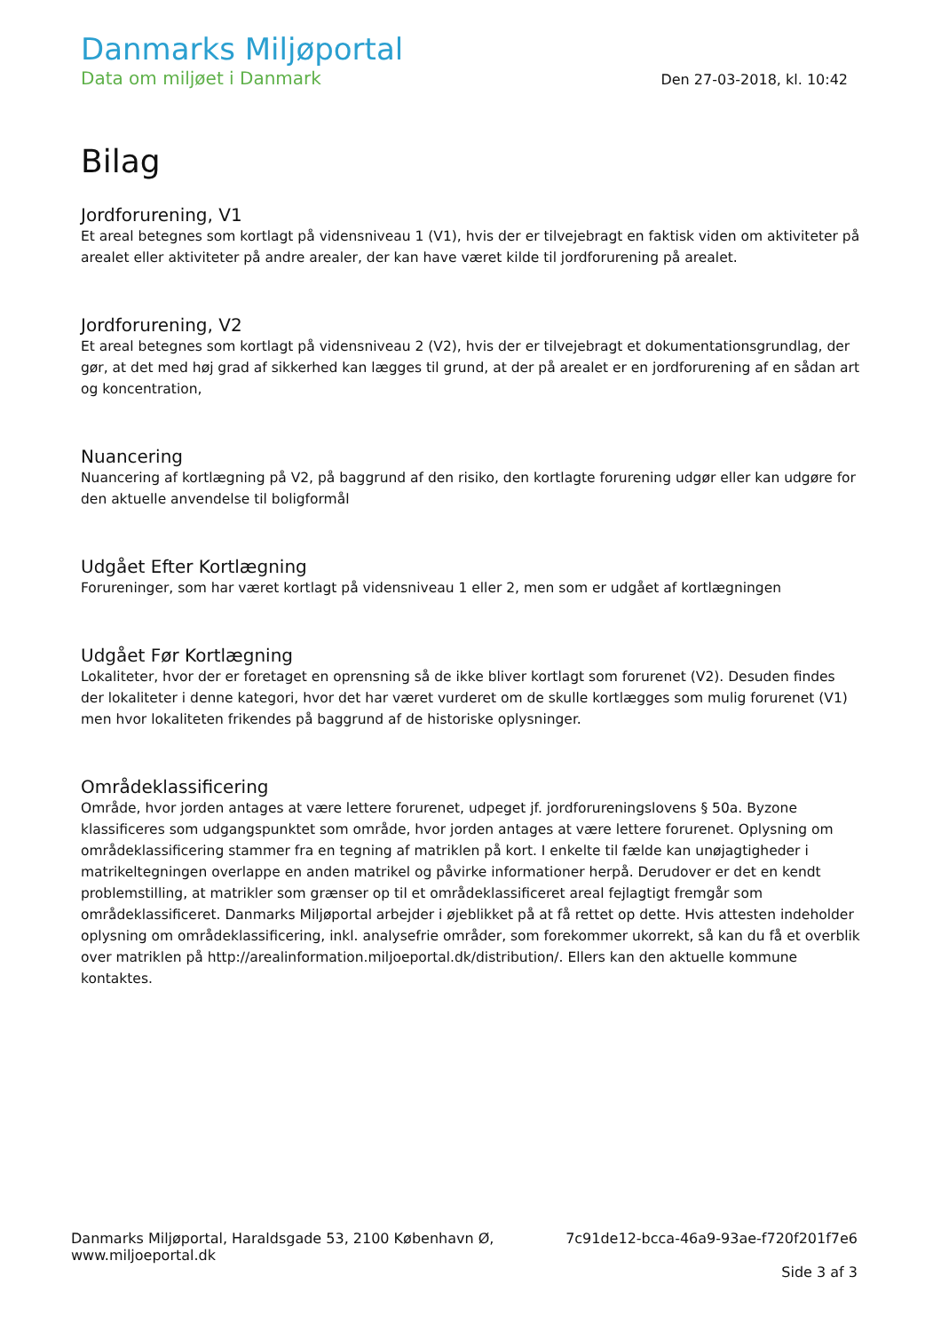Danmarks Miljøportal
Data om miljøet i Danmark
Den 27-03-2018, kl. 10:42
Bilag
Jordforurening, V1
Et areal betegnes som kortlagt på vidensniveau 1 (V1), hvis der er tilvejebragt en faktisk viden om aktiviteter på arealet eller aktiviteter på andre arealer, der kan have været kilde til jordforurening på arealet.
Jordforurening, V2
Et areal betegnes som kortlagt på vidensniveau 2 (V2), hvis der er tilvejebragt et dokumentationsgrundlag, der gør, at det med høj grad af sikkerhed kan lægges til grund, at der på arealet er en jordforurening af en sådan art og koncentration,
Nuancering
Nuancering af kortlægning på V2, på baggrund af den risiko, den kortlagte forurening udgør eller kan udgøre for den aktuelle anvendelse til boligformål
Udgået Efter Kortlægning
Forureninger, som har været kortlagt på vidensniveau 1 eller 2, men som er udgået af kortlægningen
Udgået Før Kortlægning
Lokaliteter, hvor der er foretaget en oprensning så de ikke bliver kortlagt som forurenet (V2). Desuden findes der lokaliteter i denne kategori, hvor det har været vurderet om de skulle kortlægges som mulig forurenet (V1) men hvor lokaliteten frikendes på baggrund af de historiske oplysninger.
Områdeklassificering
Område, hvor jorden antages at være lettere forurenet, udpeget jf. jordforureningslovens § 50a. Byzone klassificeres som udgangspunktet som område, hvor jorden antages at være lettere forurenet. Oplysning om områdeklassificering stammer fra en tegning af matriklen på kort. I enkelte til fælde kan unøjagtigheder i matrikeltegningen overlappe en anden matrikel og påvirke informationer herpå. Derudover er det en kendt problemstilling, at matrikler som grænser op til et områdeklassificeret areal fejlagtigt fremgår som områdeklassificeret. Danmarks Miljøportal arbejder i øjeblikket på at få rettet op dette. Hvis attesten indeholder oplysning om områdeklassificering, inkl. analysefrie områder, som forekommer ukorrekt, så kan du få et overblik over matriklen på http://arealinformation.miljoeportal.dk/distribution/. Ellers kan den aktuelle kommune kontaktes.
Danmarks Miljøportal, Haraldsgade 53, 2100 København Ø,
www.miljoeportal.dk
7c91de12-bcca-46a9-93ae-f720f201f7e6
Side 3 af 3